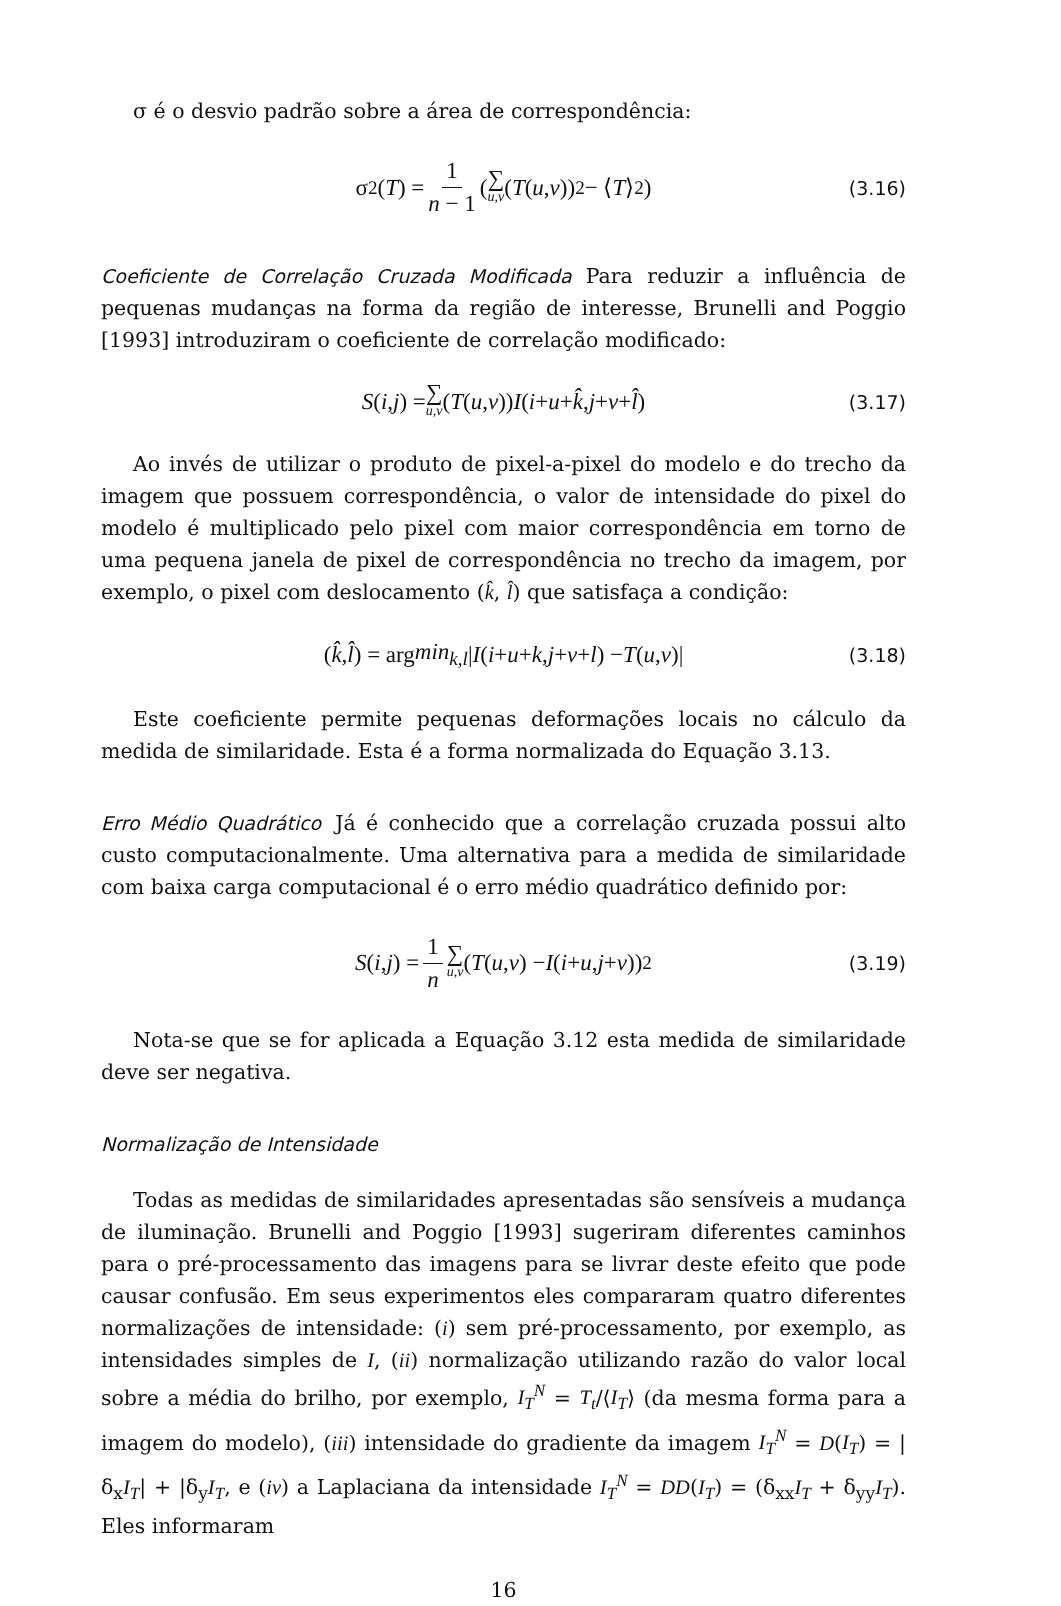σ é o desvio padrão sobre a área de correspondência:
σ<sup>2</sup>(T) = 1 n − 1 (∑ u,v (T (u, v))<sup>2</sup> − ⟨ T ⟩<sup>2</sup>) (3.16)
Coeficiente de Correlação Cruzada Modificada Para reduzir a influência de pequenas mudanças na forma da região de interesse, Brunelli and Poggio [1993] introduziram o coeficiente de correlação modificado:
S (i, j) = ∑ u,v (T (u, v)) I (i + u + k̂, j + v + l̂) (3.17)
Ao invés de utilizar o produto de pixel-a-pixel do modelo e do trecho da imagem que possuem correspondência, o valor de intensidade do pixel do modelo é multiplicado pelo pixel com maior correspondência em torno de uma pequena janela de pixel de correspondência no trecho da imagem, por exemplo, o pixel com deslocamento (k̂, l̂) que satisfaça a condição:
(k̂, l̂) = arg min<sub>k,l</sub> | I (i + u + k, j + v + l) − T (u, v)| (3.18)
Este coeficiente permite pequenas deformações locais no cálculo da medida de similaridade. Esta é a forma normalizada do Equação 3.13.
Erro Médio Quadrático Já é conhecido que a correlação cruzada possui alto custo computacionalmente. Uma alternativa para a medida de similaridade com baixa carga computacional é o erro médio quadrático definido por:
S (i, j) = 1 n ∑ u,v (T (u, v) − I (i + u, j + v))<sup>2</sup> (3.19)
Nota-se que se for aplicada a Equação 3.12 esta medida de similaridade deve ser negativa.
Normalização de Intensidade
Todas as medidas de similaridades apresentadas são sensíveis a mudança de iluminação. Brunelli and Poggio [1993] sugeriram diferentes caminhos para o pré-processamento das imagens para se livrar deste efeito que pode causar confusão. Em seus experimentos eles compararam quatro diferentes normalizações de intensidade: (i) sem pré-processamento, por exemplo, as intensidades simples de I, (ii) normalização utilizando razão do valor local sobre a média do brilho, por exemplo, I<sub>T</sub><sup>N</sup> = T<sub>t</sub>/⟨I<sub>T</sub>⟩ (da mesma forma para a imagem do modelo), (iii) intensidade do gradiente da imagem I<sub>T</sub><sup>N</sup> = D(I<sub>T</sub>) = |δ<sub>x</sub>I<sub>T</sub>| + |δ<sub>y</sub>I<sub>T</sub>, e (iv) a Laplaciana da intensidade I<sub>T</sub><sup>N</sup> = DD(I<sub>T</sub>) = (δ<sub>xx</sub>I<sub>T</sub> + δ<sub>yy</sub>I<sub>T</sub>). Eles informaram
16